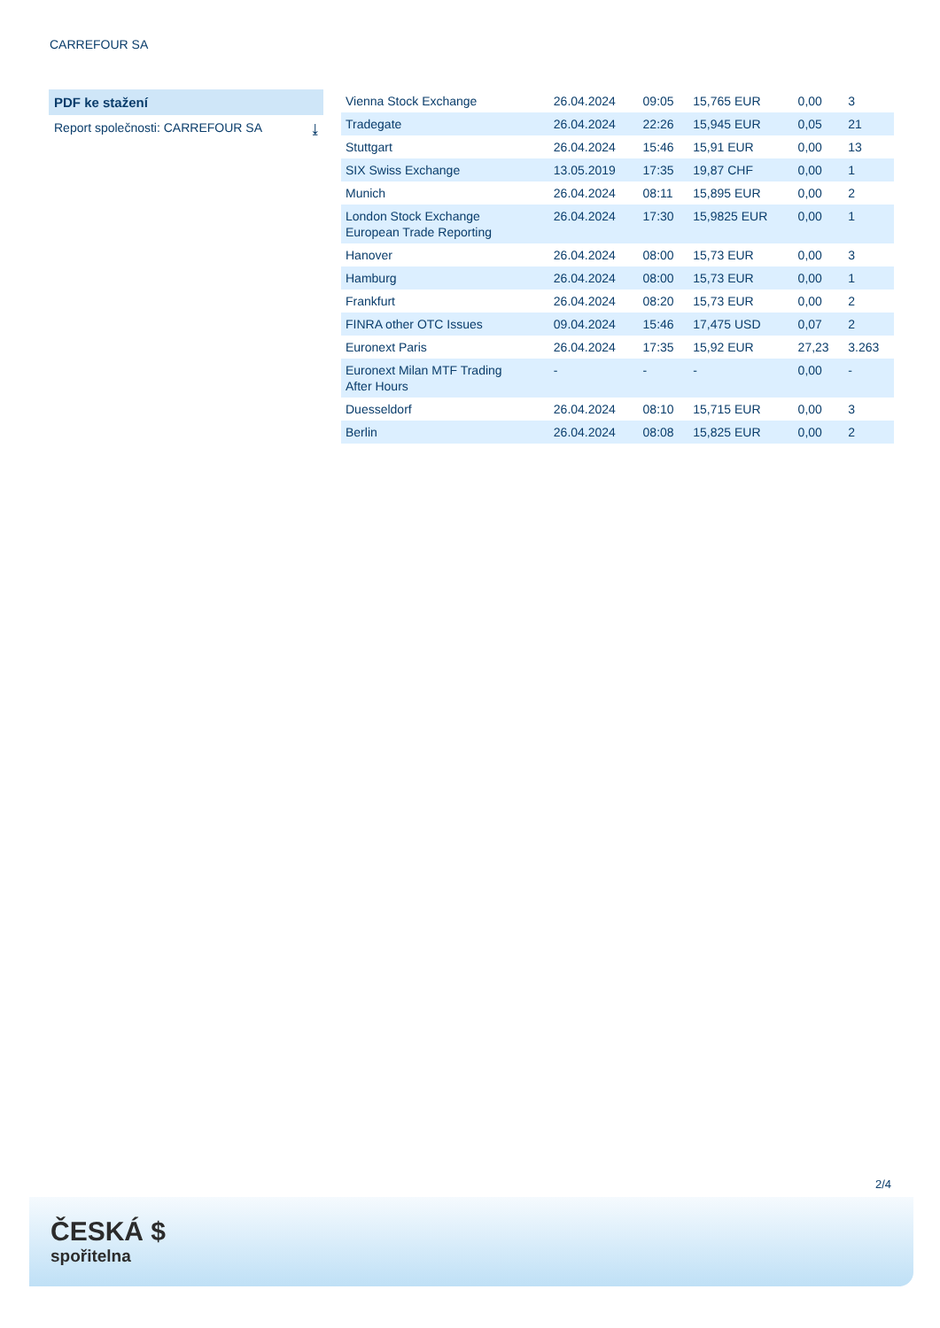CARREFOUR SA
PDF ke stažení
Report společnosti: CARREFOUR SA ⤓
| Vienna Stock Exchange | 26.04.2024 | 09:05 | 15,765 EUR | 0,00 | 3 |
| Tradegate | 26.04.2024 | 22:26 | 15,945 EUR | 0,05 | 21 |
| Stuttgart | 26.04.2024 | 15:46 | 15,91 EUR | 0,00 | 13 |
| SIX Swiss Exchange | 13.05.2019 | 17:35 | 19,87 CHF | 0,00 | 1 |
| Munich | 26.04.2024 | 08:11 | 15,895 EUR | 0,00 | 2 |
| London Stock Exchange European Trade Reporting | 26.04.2024 | 17:30 | 15,9825 EUR | 0,00 | 1 |
| Hanover | 26.04.2024 | 08:00 | 15,73 EUR | 0,00 | 3 |
| Hamburg | 26.04.2024 | 08:00 | 15,73 EUR | 0,00 | 1 |
| Frankfurt | 26.04.2024 | 08:20 | 15,73 EUR | 0,00 | 2 |
| FINRA other OTC Issues | 09.04.2024 | 15:46 | 17,475 USD | 0,07 | 2 |
| Euronext Paris | 26.04.2024 | 17:35 | 15,92 EUR | 27,23 | 3.263 |
| Euronext Milan MTF Trading After Hours | - | - | - | 0,00 | - |
| Duesseldorf | 26.04.2024 | 08:10 | 15,715 EUR | 0,00 | 3 |
| Berlin | 26.04.2024 | 08:08 | 15,825 EUR | 0,00 | 2 |
2/4
ČESKÁ $
spořitelna